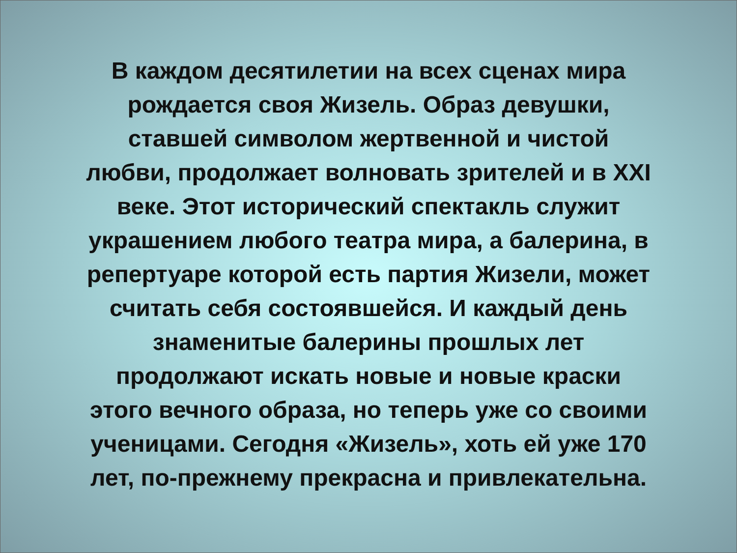В каждом десятилетии на всех сценах мира
рождается своя Жизель. Образ девушки,
ставшей символом жертвенной и чистой
любви, продолжает волновать зрителей и в XXI
веке. Этот исторический спектакль служит
украшением любого театра мира, а балерина, в
репертуаре которой есть партия Жизели, может
считать себя состоявшейся. И каждый день
знаменитые балерины прошлых лет
продолжают искать новые и новые краски
этого вечного образа, но теперь уже со своими
ученицами. Сегодня «Жизель», хоть ей уже 170
лет, по-прежнему прекрасна и привлекательна.